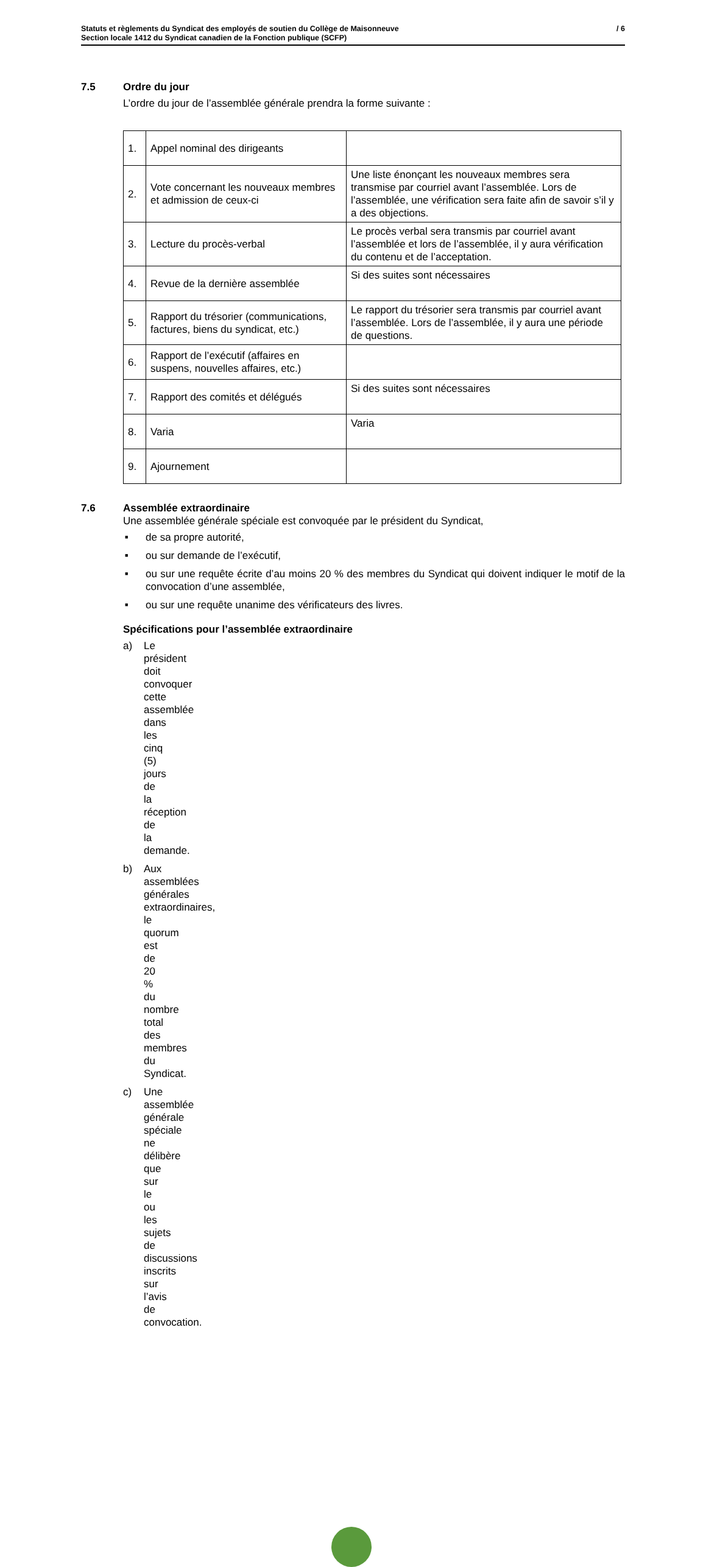Statuts et règlements du Syndicat des employés de soutien du Collège de Maisonneuve
Section locale 1412 du Syndicat canadien de la Fonction publique (SCFP)
/ 6
7.5 Ordre du jour
L’ordre du jour de l’assemblée générale prendra la forme suivante :
| 1. | Appel nominal des dirigeants | |
| 2. | Vote concernant les nouveaux membres et admission de ceux-ci | Une liste énonçant les nouveaux membres sera transmise par courriel avant l’assemblée. Lors de l’assemblée, une vérification sera faite afin de savoir s’il y a des objections. |
| 3. | Lecture du procès-verbal | Le procès verbal sera transmis par courriel avant l’assemblée et lors de l’assemblée, il y aura vérification du contenu et de l’acceptation. |
| 4. | Revue de la dernière assemblée | Si des suites sont nécessaires |
| 5. | Rapport du trésorier (communications, factures, biens du syndicat, etc.) | Le rapport du trésorier sera transmis par courriel avant l’assemblée. Lors de l’assemblée, il y aura une période de questions. |
| 6. | Rapport de l’exécutif (affaires en suspens, nouvelles affaires, etc.) | |
| 7. | Rapport des comités et délégués | Si des suites sont nécessaires |
| 8. | Varia | Varia |
| 9. | Ajournement | |
7.6 Assemblée extraordinaire
Une assemblée générale spéciale est convoquée par le président du Syndicat,
■ de sa propre autorité,
■ ou sur demande de l’exécutif,
■ ou sur une requête écrite d’au moins 20 % des membres du Syndicat qui doivent indiquer le motif de la convocation d’une assemblée,
■ ou sur une requête unanime des vérificateurs des livres.
Spécifications pour l’assemblée extraordinaire
a) Le président doit convoquer cette assemblée dans les cinq (5) jours de la réception de la demande.
b) Aux assemblées générales extraordinaires, le quorum est de 20 % du nombre total des membres du Syndicat.
c) Une assemblée générale spéciale ne délibère que sur le ou les sujets de discussions inscrits sur l’avis de convocation.